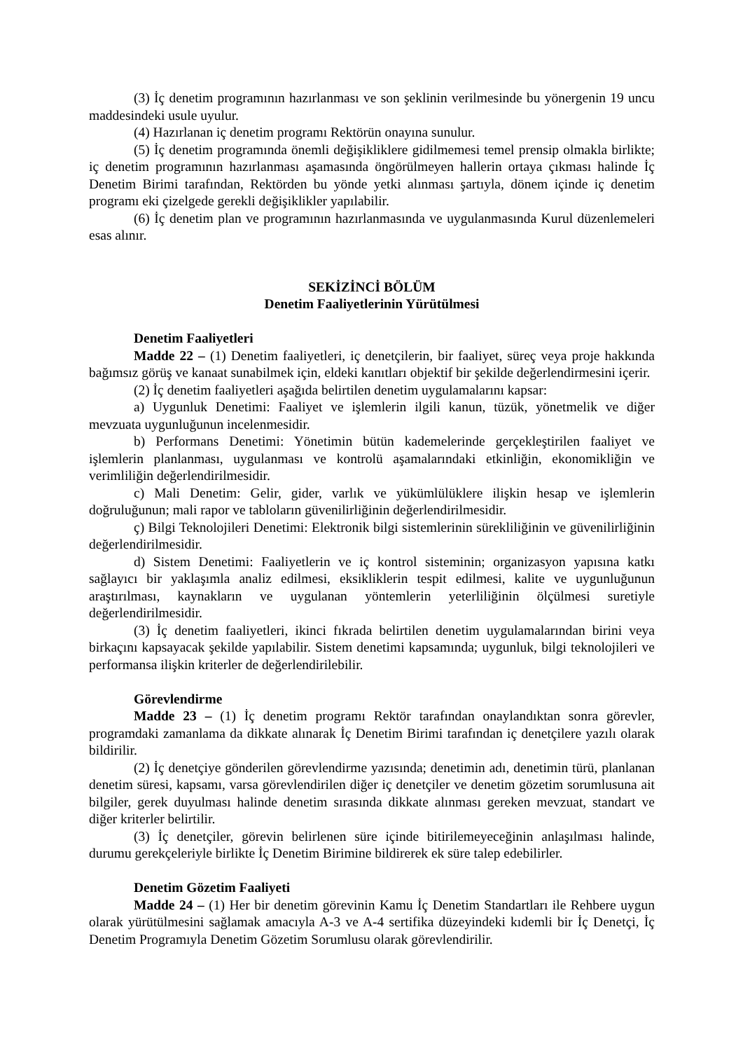(3) İç denetim programının hazırlanması ve son şeklinin verilmesinde bu yönergenin 19 uncu maddesindeki usule uyulur.
(4) Hazırlanan iç denetim programı Rektörün onayına sunulur.
(5) İç denetim programında önemli değişikliklere gidilmemesi temel prensip olmakla birlikte; iç denetim programının hazırlanması aşamasında öngörülmeyen hallerin ortaya çıkması halinde İç Denetim Birimi tarafından, Rektörden bu yönde yetki alınması şartıyla, dönem içinde iç denetim programı eki çizelgede gerekli değişiklikler yapılabilir.
(6) İç denetim plan ve programının hazırlanmasında ve uygulanmasında Kurul düzenlemeleri esas alınır.
SEKİZİNCİ BÖLÜM
Denetim Faaliyetlerinin Yürütülmesi
Denetim Faaliyetleri
Madde 22 – (1) Denetim faaliyetleri, iç denetçilerin, bir faaliyet, süreç veya proje hakkında bağımsız görüş ve kanaat sunabilmek için, eldeki kanıtları objektif bir şekilde değerlendirmesini içerir.
(2) İç denetim faaliyetleri aşağıda belirtilen denetim uygulamalarını kapsar:
a) Uygunluk Denetimi: Faaliyet ve işlemlerin ilgili kanun, tüzük, yönetmelik ve diğer mevzuata uygunluğunun incelenmesidir.
b) Performans Denetimi: Yönetimin bütün kademelerinde gerçekleştirilen faaliyet ve işlemlerin planlanması, uygulanması ve kontrolü aşamalarındaki etkinliğin, ekonomikliğin ve verimliliğin değerlendirilmesidir.
c) Mali Denetim: Gelir, gider, varlık ve yükümlülüklere ilişkin hesap ve işlemlerin doğruluğunun; mali rapor ve tabloların güvenilirliğinin değerlendirilmesidir.
ç) Bilgi Teknolojileri Denetimi: Elektronik bilgi sistemlerinin sürekliliğinin ve güvenilirliğinin değerlendirilmesidir.
d) Sistem Denetimi: Faaliyetlerin ve iç kontrol sisteminin; organizasyon yapısına katkı sağlayıcı bir yaklaşımla analiz edilmesi, eksikliklerin tespit edilmesi, kalite ve uygunluğunun araştırılması, kaynakların ve uygulanan yöntemlerin yeterliliğinin ölçülmesi suretiyle değerlendirilmesidir.
(3) İç denetim faaliyetleri, ikinci fıkrada belirtilen denetim uygulamalarından birini veya birkaçını kapsayacak şekilde yapılabilir. Sistem denetimi kapsamında; uygunluk, bilgi teknolojileri ve performansa ilişkin kriterler de değerlendirilebilir.
Görevlendirme
Madde 23 – (1) İç denetim programı Rektör tarafından onaylandıktan sonra görevler, programdaki zamanlama da dikkate alınarak İç Denetim Birimi tarafından iç denetçilere yazılı olarak bildirilir.
(2) İç denetçiye gönderilen görevlendirme yazısında; denetimin adı, denetimin türü, planlanan denetim süresi, kapsamı, varsa görevlendirilen diğer iç denetçiler ve denetim gözetim sorumlusuna ait bilgiler, gerek duyulması halinde denetim sırasında dikkate alınması gereken mevzuat, standart ve diğer kriterler belirtilir.
(3) İç denetçiler, görevin belirlenen süre içinde bitirilemeyeceğinin anlaşılması halinde, durumu gerekçeleriyle birlikte İç Denetim Birimine bildirerek ek süre talep edebilirler.
Denetim Gözetim Faaliyeti
Madde 24 – (1) Her bir denetim görevinin Kamu İç Denetim Standartları ile Rehbere uygun olarak yürütülmesini sağlamak amacıyla A-3 ve A-4 sertifika düzeyindeki kıdemli bir İç Denetçi, İç Denetim Programıyla Denetim Gözetim Sorumlusu olarak görevlendirilir.